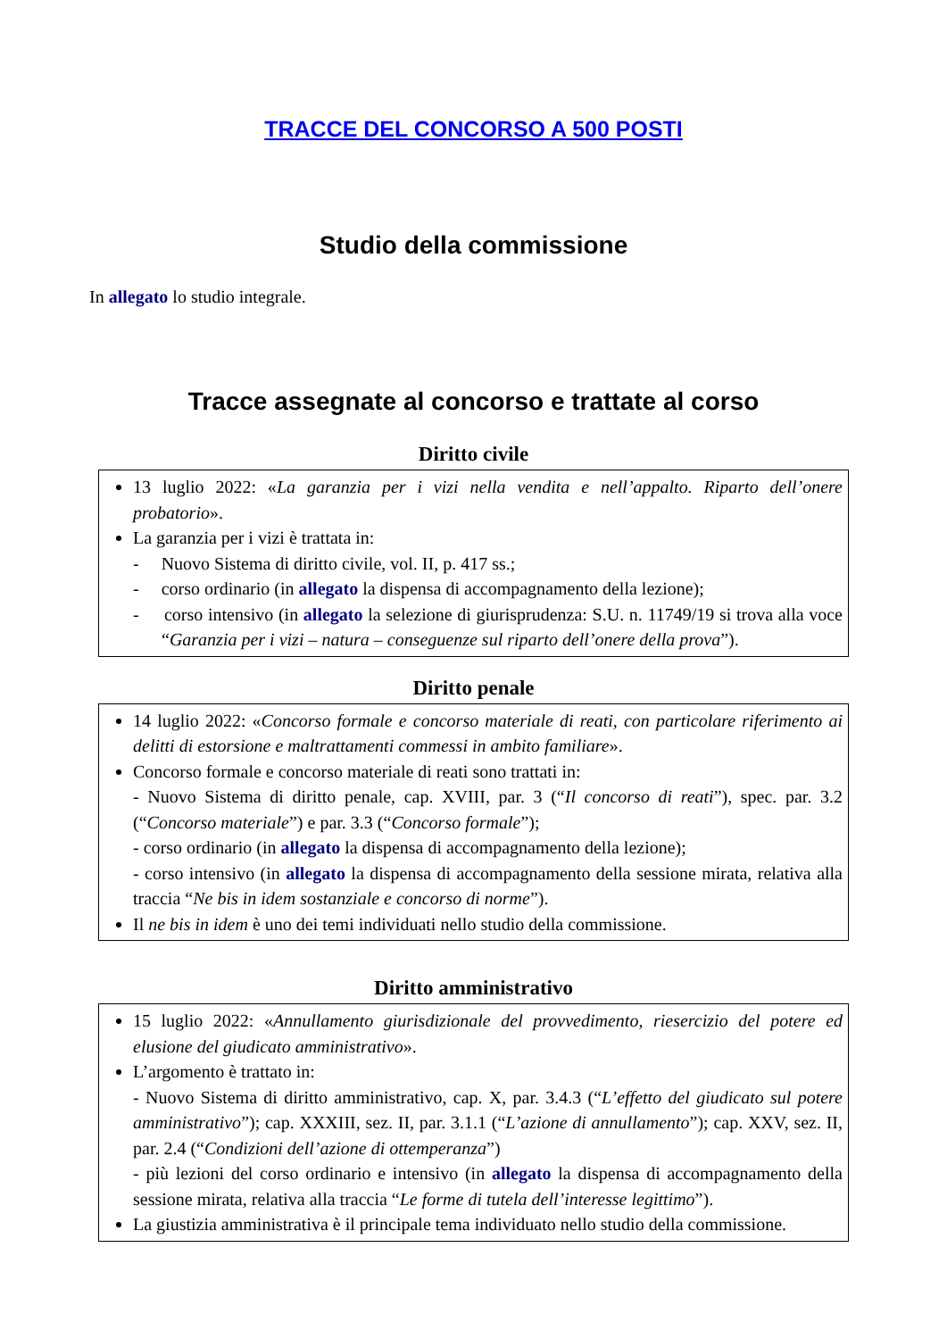TRACCE DEL CONCORSO A 500 POSTI
Studio della commissione
In allegato lo studio integrale.
Tracce assegnate al concorso e trattate al corso
Diritto civile
13 luglio 2022: «La garanzia per i vizi nella vendita e nell’appalto. Riparto dell’onere probatorio».
La garanzia per i vizi è trattata in:
- Nuovo Sistema di diritto civile, vol. II, p. 417 ss.;
- corso ordinario (in allegato la dispensa di accompagnamento della lezione);
- corso intensivo (in allegato la selezione di giurisprudenza: S.U. n. 11749/19 si trova alla voce “Garanzia per i vizi – natura – conseguenze sul riparto dell’onere della prova”).
Diritto penale
14 luglio 2022: «Concorso formale e concorso materiale di reati, con particolare riferimento ai delitti di estorsione e maltrattamenti commessi in ambito familiare».
Concorso formale e concorso materiale di reati sono trattati in:
- Nuovo Sistema di diritto penale, cap. XVIII, par. 3 (“Il concorso di reati”), spec. par. 3.2 (“Concorso materiale”) e par. 3.3 (“Concorso formale”);
- corso ordinario (in allegato la dispensa di accompagnamento della lezione);
- corso intensivo (in allegato la dispensa di accompagnamento della sessione mirata, relativa alla traccia “Ne bis in idem sostanziale e concorso di norme”).
Il ne bis in idem è uno dei temi individuati nello studio della commissione.
Diritto amministrativo
15 luglio 2022: «Annullamento giurisdizionale del provvedimento, riesercizio del potere ed elusione del giudicato amministrativo».
L’argomento è trattato in:
- Nuovo Sistema di diritto amministrativo, cap. X, par. 3.4.3 (“L’effetto del giudicato sul potere amministrativo”); cap. XXXIII, sez. II, par. 3.1.1 (“L’azione di annullamento”); cap. XXV, sez. II, par. 2.4 (“Condizioni dell’azione di ottemperanza”)
- più lezioni del corso ordinario e intensivo (in allegato la dispensa di accompagnamento della sessione mirata, relativa alla traccia “Le forme di tutela dell’interesse legittimo”).
La giustizia amministrativa è il principale tema individuato nello studio della commissione.